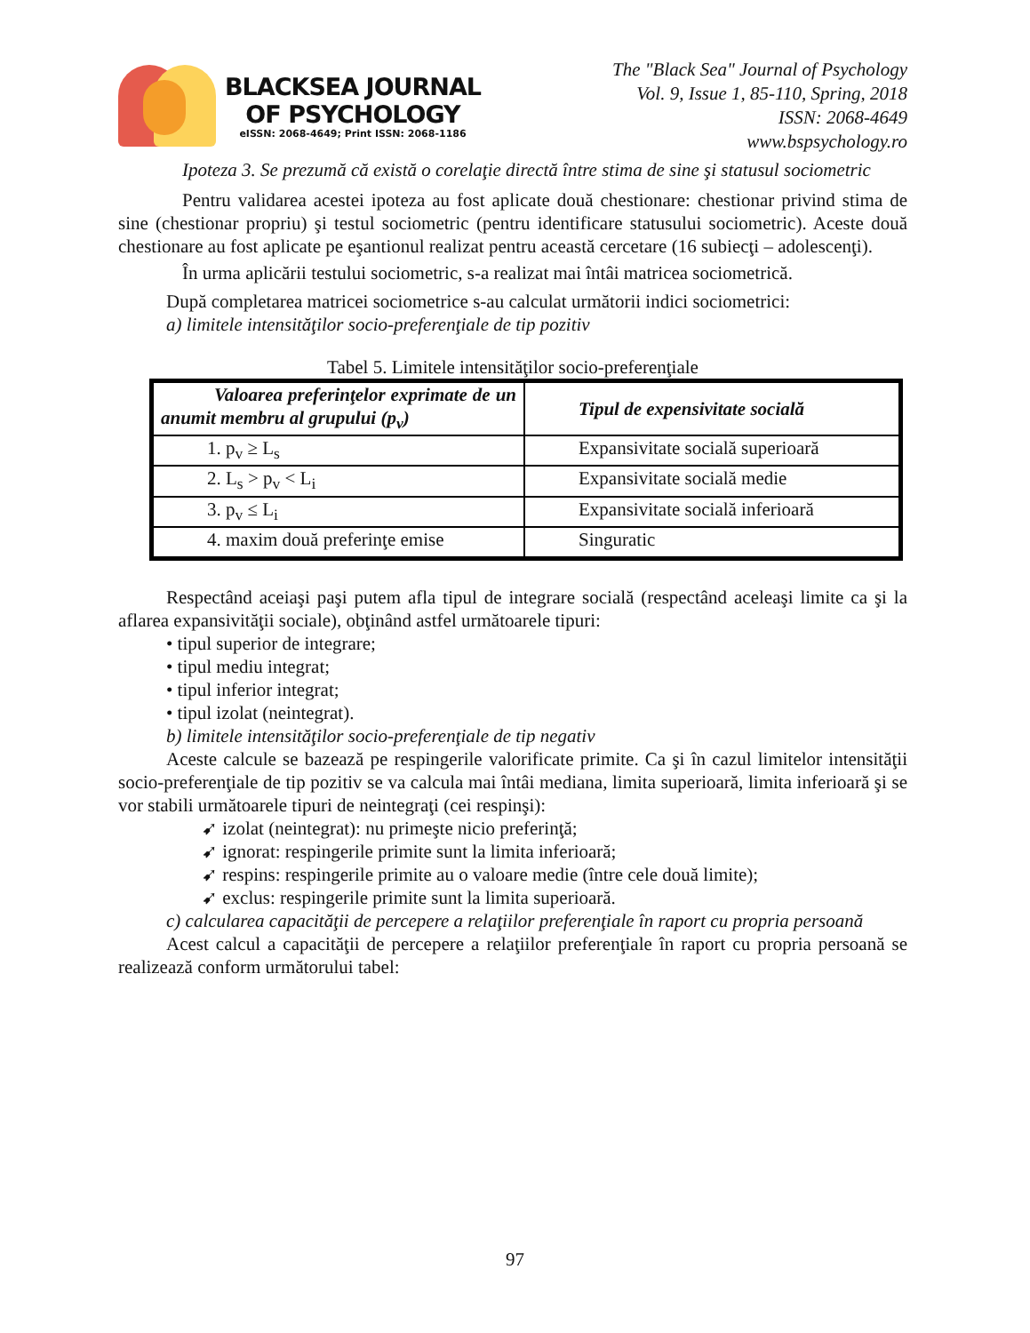BLACKSEA JOURNAL
OF PSYCHOLOGY
eISSN: 2068-4649; Print ISSN: 2068-1186
The "Black Sea" Journal of Psychology
Vol. 9, Issue 1, 85-110, Spring, 2018
ISSN: 2068-4649
www.bspsychology.ro
Ipoteza 3. Se prezumă că există o corelaţie directă între stima de sine şi statusul sociometric
Pentru validarea acestei ipoteza au fost aplicate două chestionare: chestionar privind stima de sine (chestionar propriu) şi testul sociometric (pentru identificare statusului sociometric). Aceste două chestionare au fost aplicate pe eşantionul realizat pentru această cercetare (16 subiecţi – adolescenţi).
În urma aplicării testului sociometric, s-a realizat mai întâi matricea sociometrică.
După completarea matricei sociometrice s-au calculat următorii indici sociometrici:
a) limitele intensităţilor socio-preferenţiale de tip pozitiv
Tabel 5. Limitele intensităţilor socio-preferenţiale
| Valoarea preferinţelor exprimate de un anumit membru al grupului (p<sub>v</sub>) | Tipul de expensivitate socială |
| --- | --- |
| 1. p<sub>v</sub> ≥ L<sub>s</sub> | Expansivitate socială superioară |
| 2. L<sub>s</sub> > p<sub>v</sub> < L<sub>i</sub> | Expansivitate socială medie |
| 3. p<sub>v</sub> ≤ L<sub>i</sub> | Expansivitate socială inferioară |
| 4. maxim două preferinţe emise | Singuratic |
Respectând aceiaşi paşi putem afla tipul de integrare socială (respectând aceleaşi limite ca şi la aflarea expansivităţii sociale), obţinând astfel următoarele tipuri:
• tipul superior de integrare;
• tipul mediu integrat;
• tipul inferior integrat;
• tipul izolat (neintegrat).
b) limitele intensităţilor socio-preferenţiale de tip negativ
Aceste calcule se bazează pe respingerile valorificate primite. Ca şi în cazul limitelor intensităţii socio-preferenţiale de tip pozitiv se va calcula mai întâi mediana, limita superioară, limita inferioară şi se vor stabili următoarele tipuri de neintegraţi (cei respinşi):
➹ izolat (neintegrat): nu primeşte nicio preferinţă;
➹ ignorat: respingerile primite sunt la limita inferioară;
➹ respins: respingerile primite au o valoare medie (între cele două limite);
➹ exclus: respingerile primite sunt la limita superioară.
c) calcularea capacităţii de percepere a relaţiilor preferenţiale în raport cu propria persoană
Acest calcul a capacităţii de percepere a relaţiilor preferenţiale în raport cu propria persoană se realizează conform următorului tabel:
97